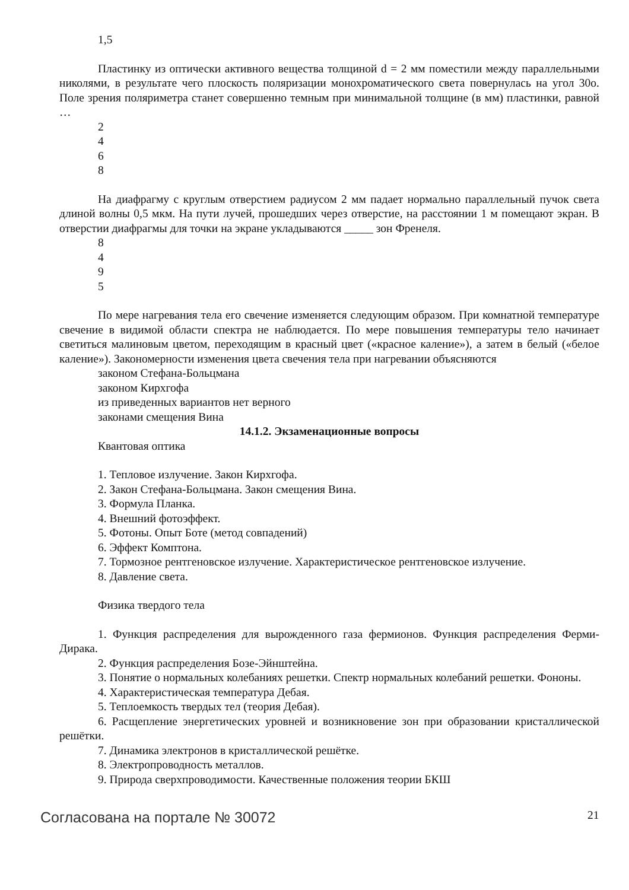1,5
Пластинку из оптически активного вещества толщиной d = 2 мм поместили между параллельными николями, в результате чего плоскость поляризации монохроматического света повернулась на угол 30о. Поле зрения поляриметра станет совершенно темным при минимальной толщине (в мм) пластинки, равной …
2
4
6
8
На диафрагму с круглым отверстием радиусом 2 мм падает нормально параллельный пучок света длиной волны 0,5 мкм. На пути лучей, прошедших через отверстие, на расстоянии 1 м помещают экран. В отверстии диафрагмы для точки на экране укладываются _____ зон Френеля.
8
4
9
5
По мере нагревания тела его свечение изменяется следующим образом. При комнатной температуре свечение в видимой области спектра не наблюдается. По мере повышения температуры тело начинает светиться малиновым цветом, переходящим в красный цвет («красное каление»), а затем в белый («белое каление»). Закономерности изменения цвета свечения тела при нагревании объясняются
законом Стефана-Больцмана
законом Кирхгофа
из приведенных вариантов нет верного
законами смещения Вина
14.1.2. Экзаменационные вопросы
Квантовая оптика
1. Тепловое излучение. Закон Кирхгофа.
2. Закон Стефана-Больцмана. Закон смещения Вина.
3. Формула Планка.
4. Внешний фотоэффект.
5. Фотоны. Опыт Боте (метод совпадений)
6. Эффект Комптона.
7. Тормозное рентгеновское излучение. Характеристическое рентгеновское излучение.
8. Давление света.
Физика твердого тела
1. Функция распределения для вырожденного газа фермионов. Функция распределения Ферми-Дирака.
2. Функция распределения Бозе-Эйнштейна.
3. Понятие о нормальных колебаниях решетки. Спектр нормальных колебаний решетки. Фононы.
4. Характеристическая температура Дебая.
5. Теплоемкость твердых тел (теория Дебая).
6. Расщепление энергетических уровней и возникновение зон при образовании кристаллической решётки.
7. Динамика электронов в кристаллической решётке.
8. Электропроводность металлов.
9. Природа сверхпроводимости. Качественные положения теории БКШ
Согласована на портале № 30072 21